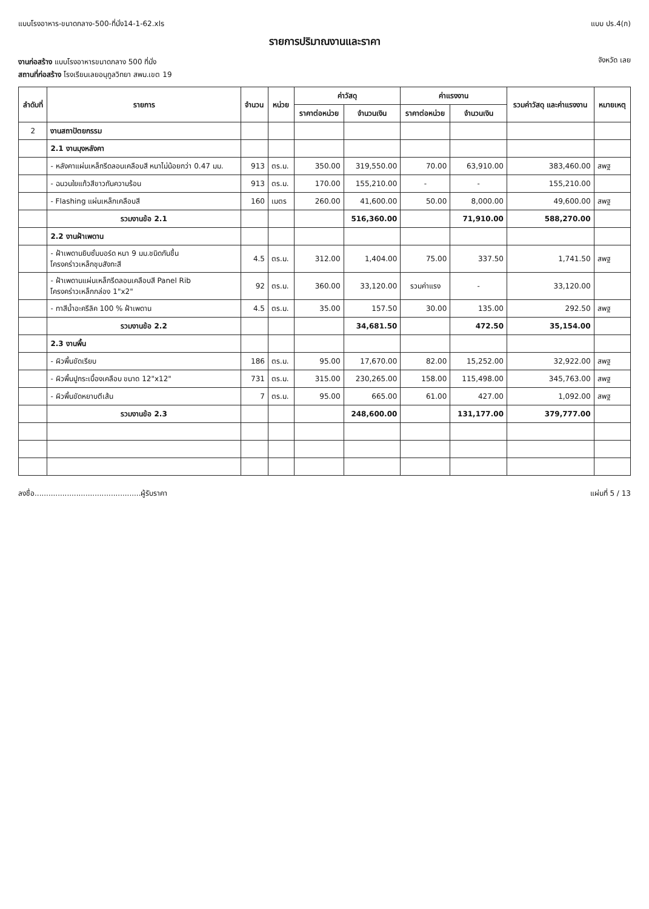แบบโรงอาหาร-ขนาดกลาง-500-ที่นั่ง14-1-62.xls แบบ ปร.4(ก)
รายการปริมาณงานและราคา
งานก่อสร้าง แบบโรงอาหารขนาดกลาง 500 ที่นั่ง
สถานที่ก่อสร้าง โรงเรียนเลยอนุกูลวิทยา สพม.เขต 19
จังหวัด เลย
| ลำดับที่ | รายการ | จำนวน | หน่วย | ค่าวัสดุ | | ค่าแรงงาน | | รวมค่าวัสดุ และค่าแรงงาน | หมายเหตุ |
| --- | --- | --- | --- | --- | --- | --- | --- | --- | --- |
| | | | | ราคาต่อหน่วย | จำนวนเงิน | ราคาต่อหน่วย | จำนวนเงิน | | |
| 2 | งานสถาปัตยกรรม | | | | | | | | |
| | 2.1 งานมุงหลังคา | | | | | | | | |
| | - หลังคาแผ่นเหล็กรีดลอนเคลือบสี หนาไม่น้อยกว่า 0.47 มม. | 913 | ตร.ม. | 350.00 | 319,550.00 | 70.00 | 63,910.00 | 383,460.00 | สพฐ |
| | - ฉนวนใยแก้วสีขาวกันความร้อน | 913 | ตร.ม. | 170.00 | 155,210.00 | - | - | 155,210.00 | |
| | - Flashing แผ่นเหล็กเคลือบสี | 160 | เมตร | 260.00 | 41,600.00 | 50.00 | 8,000.00 | 49,600.00 | สพฐ |
| | รวมงานข้อ 2.1 | | | | 516,360.00 | | 71,910.00 | 588,270.00 | |
| | 2.2 งานฝ้าเพดาน | | | | | | | | |
| | - ฝ้าเพดานยิบซั่มบอร์ด หนา 9 มม.ชนิดกันชื้น โครงคร่าวเหล็กชุบสังกะสี | 4.5 | ตร.ม. | 312.00 | 1,404.00 | 75.00 | 337.50 | 1,741.50 | สพฐ |
| | - ฝ้าเพดานแผ่นเหล็กรีดลอนเคลือบสี Panel Rib โครงคร่าวเหล็กกล่อง 1"x2" | 92 | ตร.ม. | 360.00 | 33,120.00 | รวมค่าแรง | - | 33,120.00 | |
| | - ทาสีน้ำอะครีลิค 100 % ฝ้าเพดาน | 4.5 | ตร.ม. | 35.00 | 157.50 | 30.00 | 135.00 | 292.50 | สพฐ |
| | รวมงานข้อ 2.2 | | | | 34,681.50 | | 472.50 | 35,154.00 | |
| | 2.3 งานพื้น | | | | | | | | |
| | - ผิวพื้นขัดเรียบ | 186 | ตร.ม. | 95.00 | 17,670.00 | 82.00 | 15,252.00 | 32,922.00 | สพฐ |
| | - ผิวพื้นปูกระเบื้องเคลือบ ขนาด 12"x12" | 731 | ตร.ม. | 315.00 | 230,265.00 | 158.00 | 115,498.00 | 345,763.00 | สพฐ |
| | - ผิวพื้นขัดหยาบตีเส้น | 7 | ตร.ม. | 95.00 | 665.00 | 61.00 | 427.00 | 1,092.00 | สพฐ |
| | รวมงานข้อ 2.3 | | | | 248,600.00 | | 131,177.00 | 379,777.00 | |
ลงชื่อ..............................................ผู้รับราคา แผ่นที่ 5 / 13